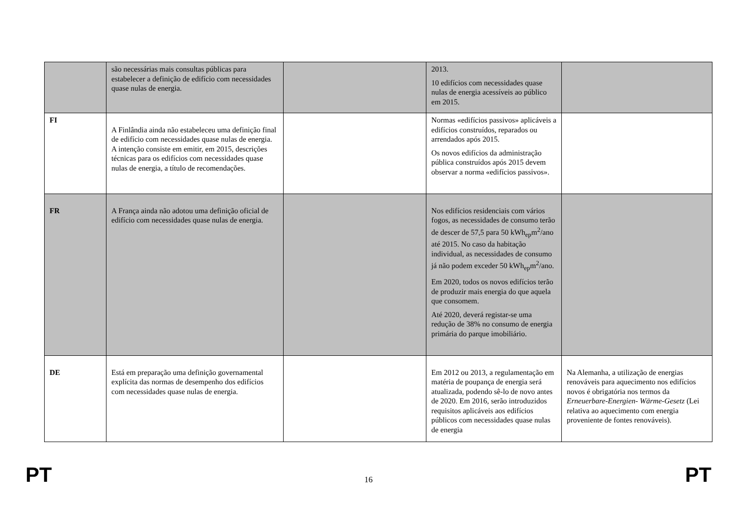| | são necessárias mais consultas públicas para estabelecer a definição de edifício com necessidades quase nulas de energia. | | 2013. 10 edifícios com necessidades quase nulas de energia acessíveis ao público em 2015. | |
| FI | A Finlândia ainda não estabeleceu uma definição final de edifício com necessidades quase nulas de energia. A intenção consiste em emitir, em 2015, descrições técnicas para os edifícios com necessidades quase nulas de energia, a título de recomendações. | | Normas «edifícios passivos» aplicáveis a edifícios construídos, reparados ou arrendados após 2015. Os novos edifícios da administração pública construídos após 2015 devem observar a norma «edifícios passivos». | |
| FR | A França ainda não adotou uma definição oficial de edifício com necessidades quase nulas de energia. | | Nos edifícios residenciais com vários fogos, as necessidades de consumo terão de descer de 57,5 para 50 kWh<sub>ep</sub>m<sup>2</sup>/ano até 2015. No caso da habitação individual, as necessidades de consumo já não podem exceder 50 kWh<sub>ep</sub>m<sup>2</sup>/ano. Em 2020, todos os novos edifícios terão de produzir mais energia do que aquela que consomem. Até 2020, deverá registar-se uma redução de 38% no consumo de energia primária do parque imobiliário. | |
| DE | Está em preparação uma definição governamental explícita das normas de desempenho dos edifícios com necessidades quase nulas de energia. | | Em 2012 ou 2013, a regulamentação em matéria de poupança de energia será atualizada, podendo sê-lo de novo antes de 2020. Em 2016, serão introduzidos requisitos aplicáveis aos edifícios públicos com necessidades quase nulas de energia | Na Alemanha, a utilização de energias renováveis para aquecimento nos edifícios novos é obrigatória nos termos da Erneuerbare-Energien- Wärme-Gesetz (Lei relativa ao aquecimento com energia proveniente de fontes renováveis). |
PT 16 PT